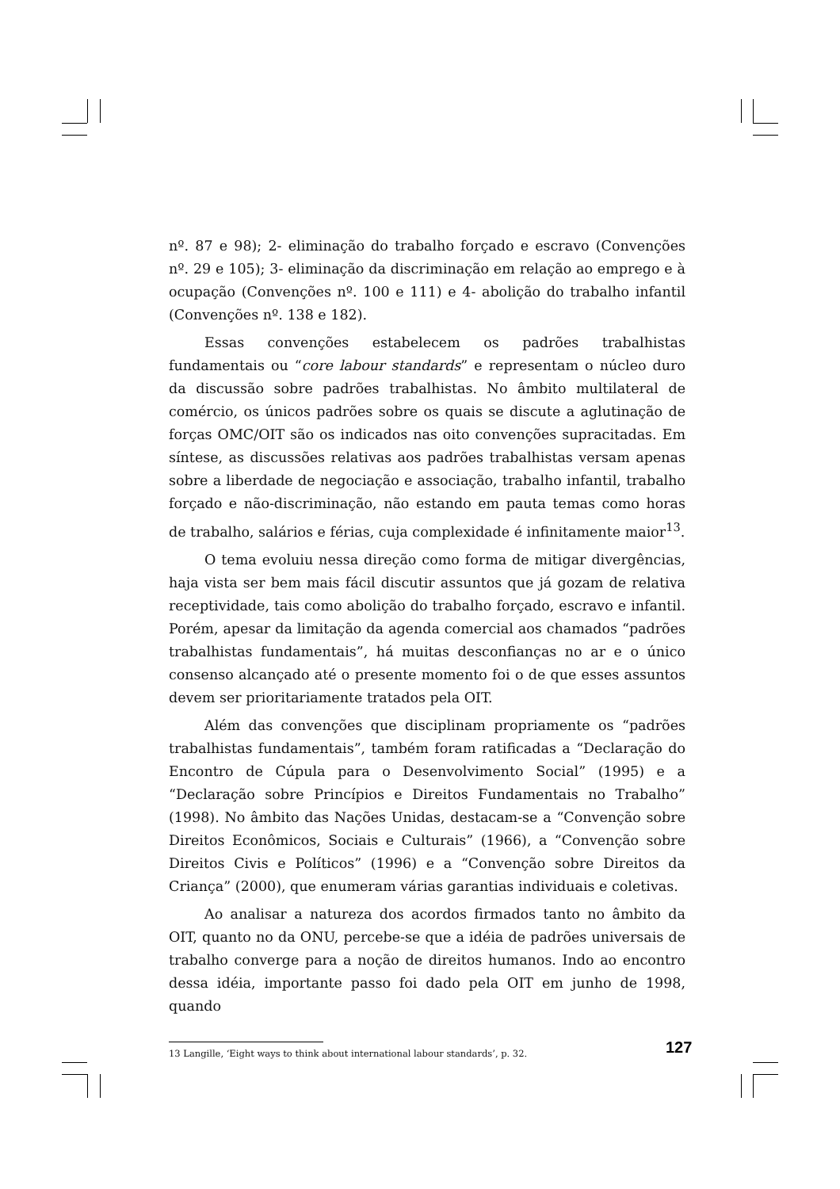nº. 87 e 98); 2- eliminação do trabalho forçado e escravo (Convenções nº. 29 e 105); 3- eliminação da discriminação em relação ao emprego e à ocupação (Convenções nº. 100 e 111) e 4- abolição do trabalho infantil (Convenções nº. 138 e 182).
Essas convenções estabelecem os padrões trabalhistas fundamentais ou “core labour standards” e representam o núcleo duro da discussão sobre padrões trabalhistas. No âmbito multilateral de comércio, os únicos padrões sobre os quais se discute a aglutinação de forças OMC/OIT são os indicados nas oito convenções supracitadas. Em síntese, as discussões relativas aos padrões trabalhistas versam apenas sobre a liberdade de negociação e associação, trabalho infantil, trabalho forçado e não-discriminação, não estando em pauta temas como horas de trabalho, salários e férias, cuja complexidade é infinitamente maior<sup>13</sup>.
O tema evoluiu nessa direção como forma de mitigar divergências, haja vista ser bem mais fácil discutir assuntos que já gozam de relativa receptividade, tais como abolição do trabalho forçado, escravo e infantil. Porém, apesar da limitação da agenda comercial aos chamados “padrões trabalhistas fundamentais”, há muitas desconfianças no ar e o único consenso alcançado até o presente momento foi o de que esses assuntos devem ser prioritariamente tratados pela OIT.
Além das convenções que disciplinam propriamente os “padrões trabalhistas fundamentais”, também foram ratificadas a “Declaração do Encontro de Cúpula para o Desenvolvimento Social” (1995) e a “Declaração sobre Princípios e Direitos Fundamentais no Trabalho” (1998). No âmbito das Nações Unidas, destacam-se a “Convenção sobre Direitos Econômicos, Sociais e Culturais” (1966), a “Convenção sobre Direitos Civis e Políticos” (1996) e a “Convenção sobre Direitos da Criança” (2000), que enumeram várias garantias individuais e coletivas.
Ao analisar a natureza dos acordos firmados tanto no âmbito da OIT, quanto no da ONU, percebe-se que a idéia de padrões universais de trabalho converge para a noção de direitos humanos. Indo ao encontro dessa idéia, importante passo foi dado pela OIT em junho de 1998, quando
13 Langille, ‘Eight ways to think about international labour standards’, p. 32.
127